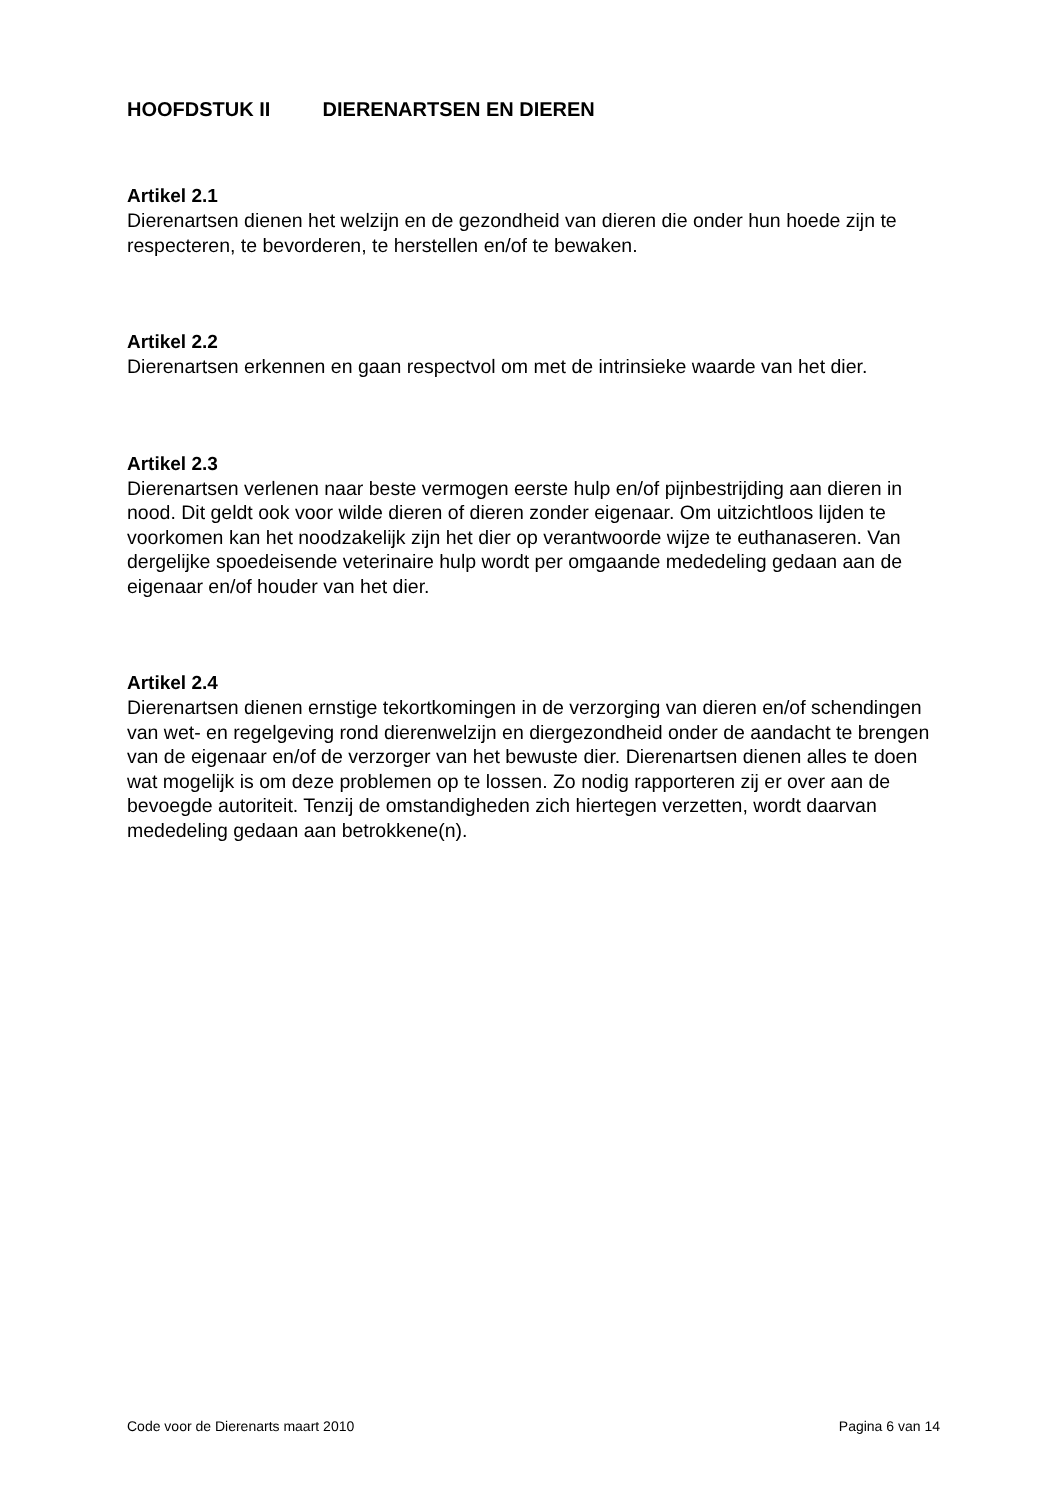HOOFDSTUK II DIERENARTSEN EN DIEREN
Artikel 2.1
Dierenartsen dienen het welzijn en de gezondheid van dieren die onder hun hoede zijn te respecteren, te bevorderen, te herstellen en/of te bewaken.
Artikel 2.2
Dierenartsen erkennen en gaan respectvol om met de intrinsieke waarde van het dier.
Artikel 2.3
Dierenartsen verlenen naar beste vermogen eerste hulp en/of pijnbestrijding aan dieren in nood. Dit geldt ook voor wilde dieren of dieren zonder eigenaar. Om uitzichtloos lijden te voorkomen kan het noodzakelijk zijn het dier op verantwoorde wijze te euthanaseren. Van dergelijke spoedeisende veterinaire hulp wordt per omgaande mededeling gedaan aan de eigenaar en/of houder van het dier.
Artikel 2.4
Dierenartsen dienen ernstige tekortkomingen in de verzorging van dieren en/of schendingen van wet- en regelgeving rond dierenwelzijn en diergezondheid onder de aandacht te brengen van de eigenaar en/of de verzorger van het bewuste dier. Dierenartsen dienen alles te doen wat mogelijk is om deze problemen op te lossen. Zo nodig rapporteren zij er over aan de bevoegde autoriteit. Tenzij de omstandigheden zich hiertegen verzetten, wordt daarvan mededeling gedaan aan betrokkene(n).
Code voor de Dierenarts maart 2010 Pagina 6 van 14